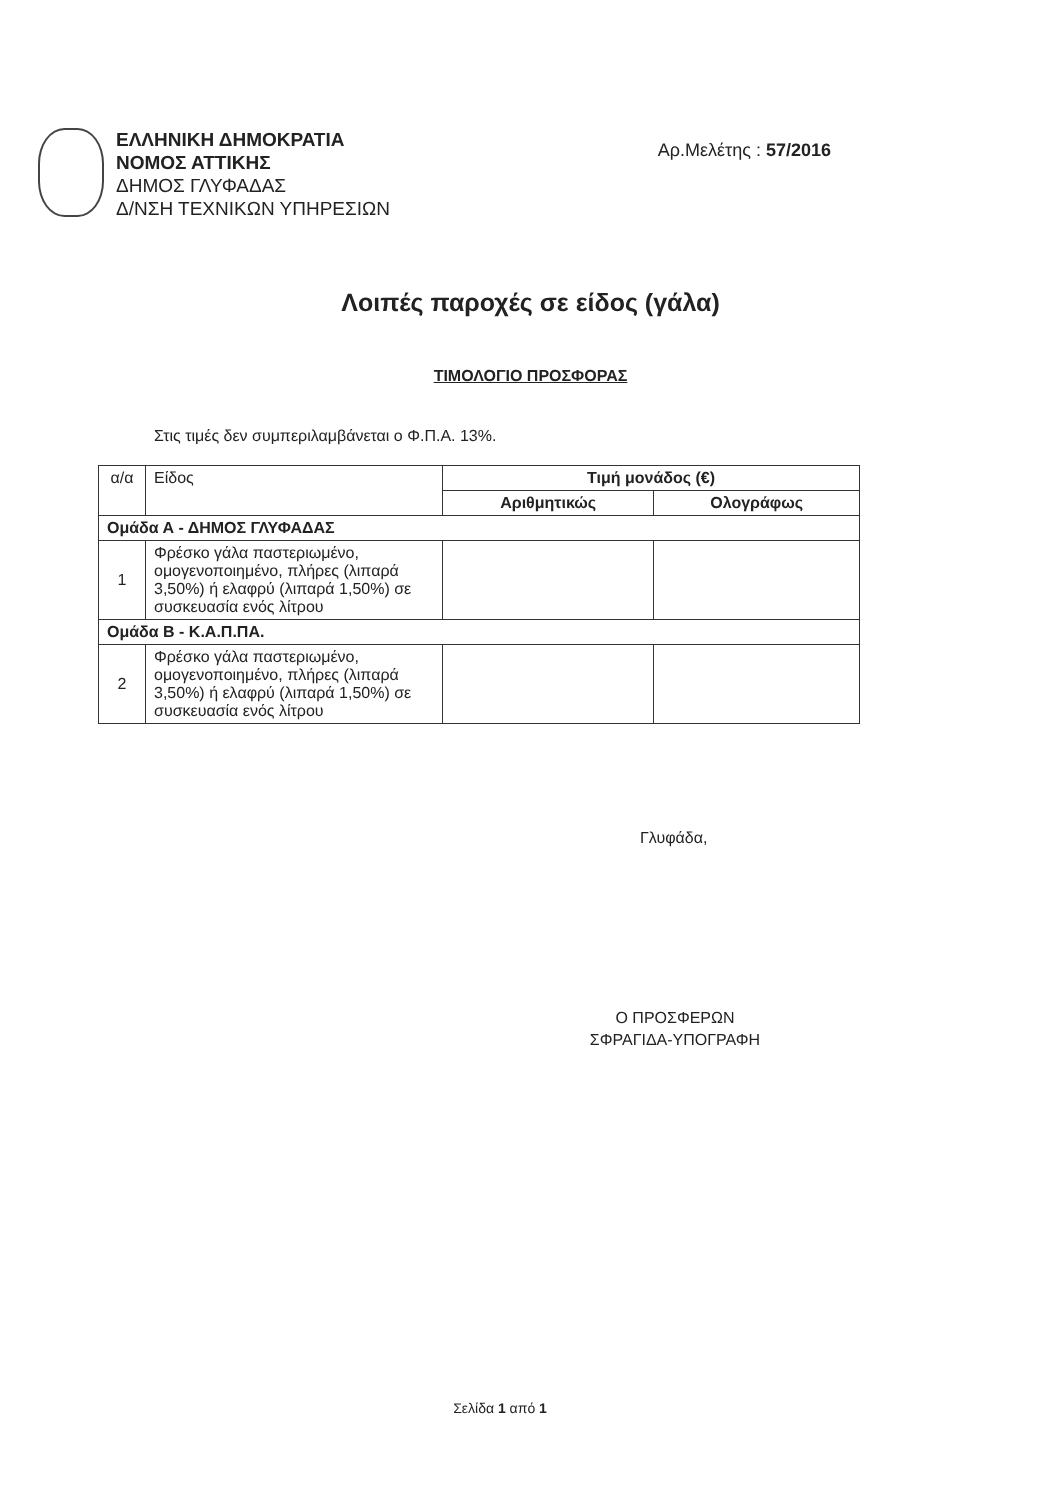ΕΛΛΗΝΙΚΗ ΔΗΜΟΚΡΑΤΙΑ
ΝΟΜΟΣ ΑΤΤΙΚΗΣ
ΔΗΜΟΣ ΓΛΥΦΑΔΑΣ
Δ/ΝΣΗ ΤΕΧΝΙΚΩΝ ΥΠΗΡΕΣΙΩΝ
Αρ.Μελέτης : 57/2016
Λοιπές παροχές σε είδος (γάλα)
ΤΙΜΟΛΟΓΙΟ ΠΡΟΣΦΟΡΑΣ
Στις τιμές δεν συμπεριλαμβάνεται ο Φ.Π.Α. 13%.
| α/α | Είδος | Τιμή μονάδος (€) | |
| --- | --- | --- | --- |
| | | Αριθμητικώς | Ολογράφως |
| Ομάδα Α - ΔΗΜΟΣ ΓΛΥΦΑΔΑΣ | | | |
| 1 | Φρέσκο γάλα παστεριωμένο, ομογενοποιημένο, πλήρες (λιπαρά 3,50%) ή ελαφρύ (λιπαρά 1,50%) σε συσκευασία ενός λίτρου | | |
| Ομάδα Β - Κ.Α.Π.ΠΑ. | | | |
| 2 | Φρέσκο γάλα παστεριωμένο, ομογενοποιημένο, πλήρες (λιπαρά 3,50%) ή ελαφρύ (λιπαρά 1,50%) σε συσκευασία ενός λίτρου | | |
Γλυφάδα,
Ο ΠΡΟΣΦΕΡΩΝ
ΣΦΡΑΓΙΔΑ-ΥΠΟΓΡΑΦΗ
Σελίδα 1 από 1